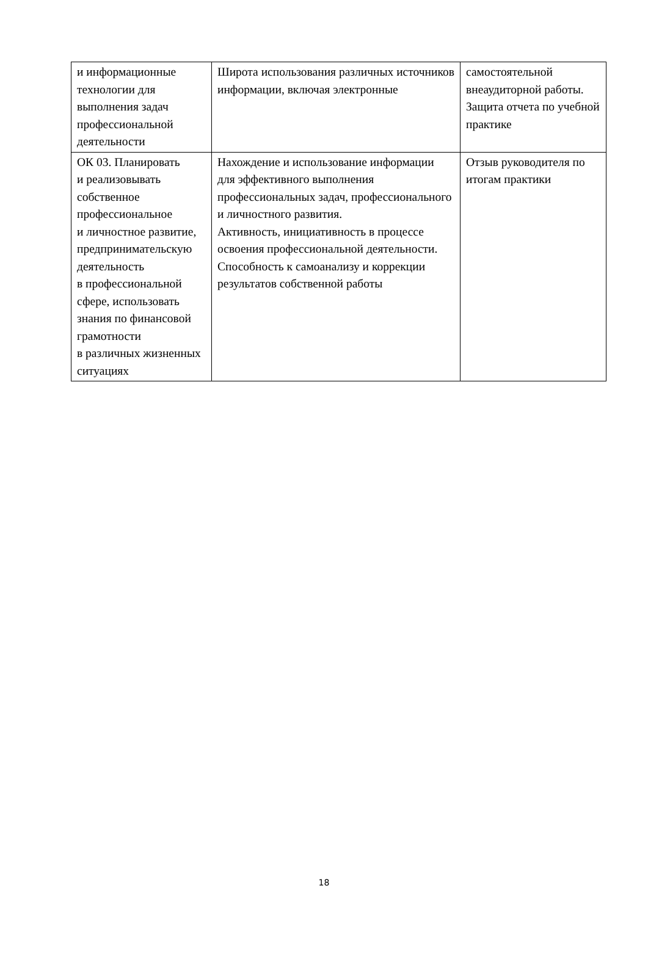| и информационные технологии для выполнения задач профессиональной деятельности | Широта использования различных источников информации, включая электронные | самостоятельной внеаудиторной работы. Защита отчета по учебной практике |
| ОК 03. Планировать и реализовывать собственное профессиональное и личностное развитие, предпринимательскую деятельность в профессиональной сфере, использовать знания по финансовой грамотности в различных жизненных ситуациях | Нахождение и использование информации для эффективного выполнения профессиональных задач, профессионального и личностного развития. Активность, инициативность в процессе освоения профессиональной деятельности. Способность к самоанализу и коррекции результатов собственной работы | Отзыв руководителя по итогам практики |
18